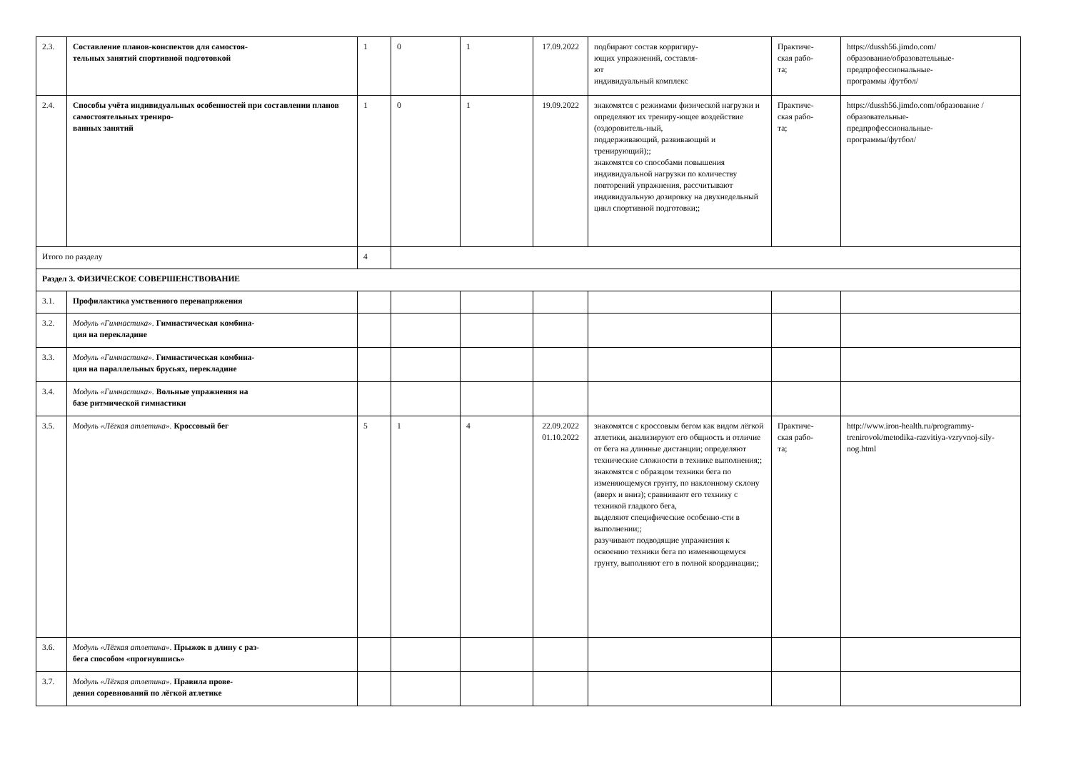| 2.3. | Составление планов-конспектов для самостоя- тельных занятий спортивной подготовкой | 1 | 0 | 1 | 17.09.2022 | подбирают состав корригиру- ющих упражнений, составля- ют индивидуальный комплекс | Практиче- ская рабо- та; | https://dussh56.jimdo.com/ образование/образовательные- предпрофессиональные- программы /футбол/ |
| 2.4. | Способы учёта индивидуальных особенностей при составлении планов самостоятельных трениро- ванных занятий | 1 | 0 | 1 | 19.09.2022 | знакомятся с режимами физической нагрузки и определяют их трениру-ющее воздействие (оздоровитель-ный, поддерживающий, развивающий и тренирующий);; знакомятся со способами повышения индивидуальной нагрузки по количеству повторений упражнения, рассчитывают индивидуальную дозировку на двухнедельный цикл спортивной подготовки;; | Практиче- ская рабо- та; | https://dussh56.jimdo.com/образование /образовательные- предпрофессиональные- программы/футбол/ |
| Итого по разделу | | 4 | | | | | | |
| Раздел 3. ФИЗИЧЕСКОЕ СОВЕРШЕНСТВОВАНИЕ | | | | | | | | |
| 3.1. | Профилактика умственного перенапряжения | | | | | | | |
| 3.2. | Модуль «Гимнастика». Гимнастическая комбина- ция на перекладине | | | | | | | |
| 3.3. | Модуль «Гимнастика». Гимнастическая комбина- ция на параллельных брусьях, перекладине | | | | | | | |
| 3.4. | Модуль «Гимнастика». Вольные упражнения на базе ритмической гимнастики | | | | | | | |
| 3.5. | Модуль «Лёгкая атлетика». Кроссовый бег | 5 | 1 | 4 | 22.09.2022 01.10.2022 | знакомятся с кроссовым бегом как видом лёгкой атлетики, анализируют его общность и отличие от бега на длинные дистанции; определяют технические сложности в технике выполнения;; знакомятся с образцом техники бега по изменяющемуся грунту, по наклонному склону (вверх и вниз); сравнивают его технику с техникой гладкого бега, выделяют специфические особенно-сти в выполнении;; разучивают подводящие упражнения к освоению техники бега по изменяющемуся грунту, выполняют его в полной координации;; | Практиче- ская рабо- та; | http://www.iron-health.ru/programmy-trenirovok/metodika-razvitiya-vzryvnoj-sily-nog.html |
| 3.6. | Модуль «Лёгкая атлетика». Прыжок в длину с раз- бега способом «прогнувшись» | | | | | | | |
| 3.7. | Модуль «Лёгкая атлетика». Правила прове- дения соревнований по лёгкой атлетике | | | | | | | |